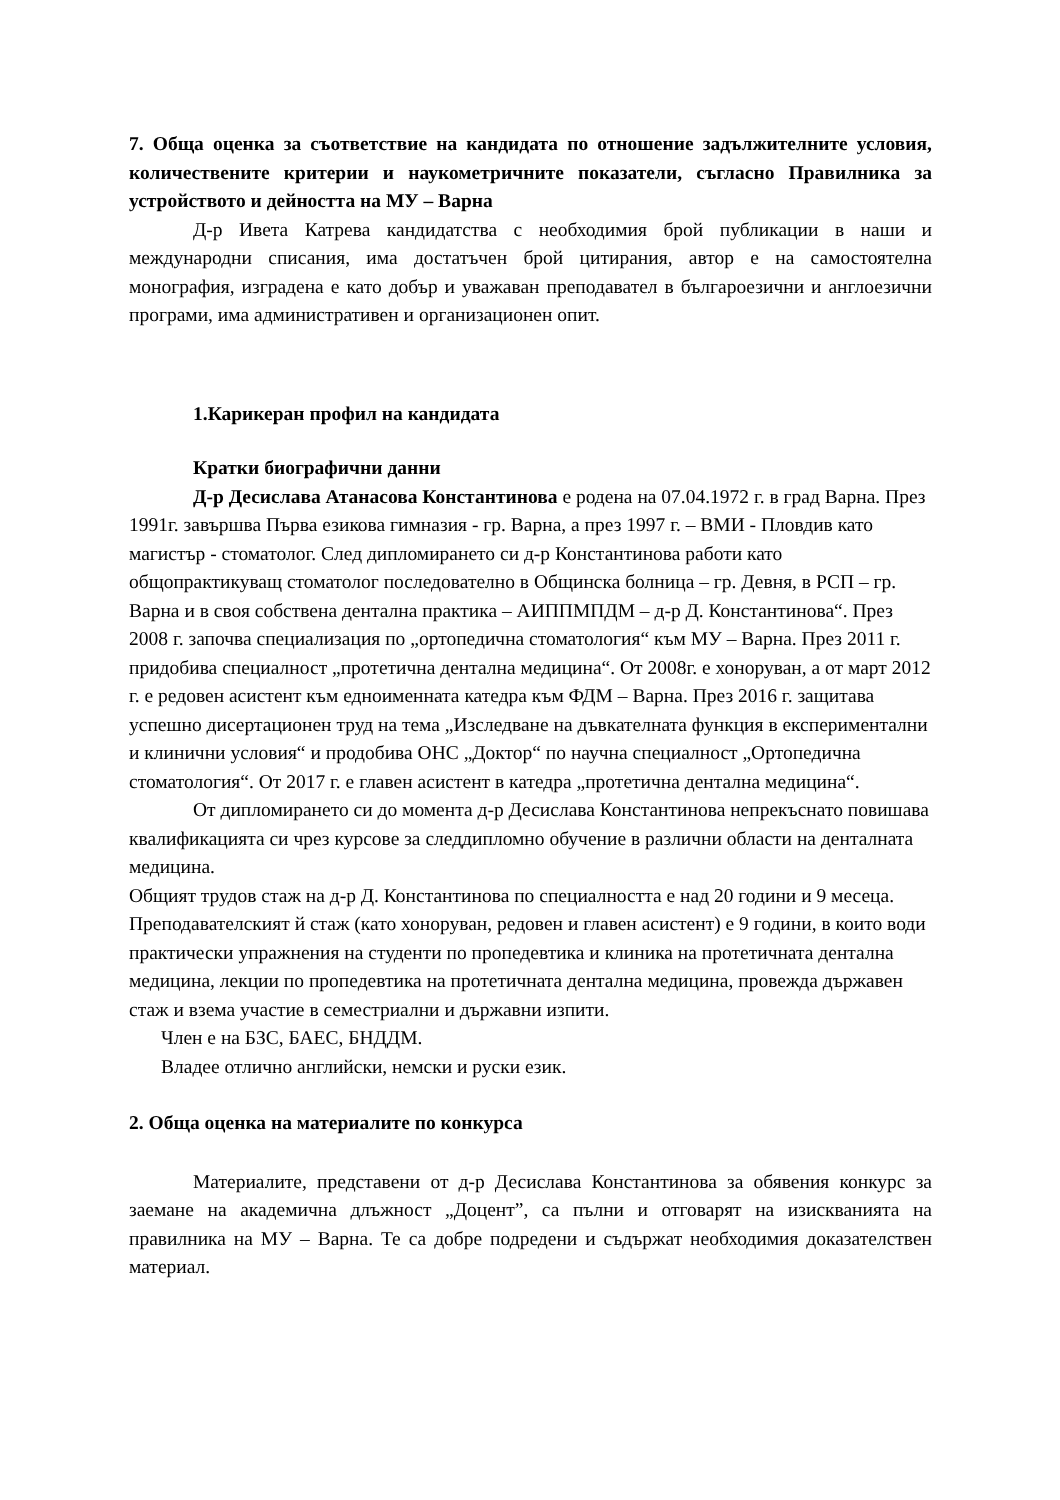7. Обща оценка за съответствие на кандидата по отношение задължителните условия, количествените критерии и наукометричните показатели, съгласно Правилника за устройството и дейността на МУ – Варна
Д-р Ивета Катрева кандидатства с необходимия брой публикации в наши и международни списания, има достатъчен брой цитирания, автор е на самостоятелна монография, изградена е като добър и уважаван преподавател в българоезични и англоезични програми, има административен и организационен опит.
1.Карикеран профил на кандидата
Кратки биографични данни
Д-р Десислава Атанасова Константинова е родена на 07.04.1972 г. в град Варна. През 1991г. завършва Първа езикова гимназия - гр. Варна, а през 1997 г. – ВМИ - Пловдив като магистър - стоматолог. След дипломирането си д-р Константинова работи като общопрактикуващ стоматолог последователно в Общинска болница – гр. Девня, в РСП – гр. Варна и в своя собствена дентална практика – АИППМПДМ – д-р Д. Константинова“. През 2008 г. започва специализация по „ортопедична стоматология“ към МУ – Варна. През 2011 г. придобива специалност „протетична дентална медицина“. От 2008г. е хоноруван, а от март 2012 г. е редовен асистент към едноименната катедра към ФДМ – Варна. През 2016 г. защитава успешно дисертационен труд на тема „Изследване на дъвкателната функция в експериментални и клинични условия“ и продобива ОНС „Доктор“ по научна специалност „Ортопедична стоматология“. От 2017 г. е главен асистент в катедра „протетична дентална медицина“.
От дипломирането си до момента д-р Десислава Константинова непрекъснато повишава квалификацията си чрез курсове за следдипломно обучение в различни области на денталната медицина.
Общият трудов стаж на д-р Д. Константинова по специалността е над 20 години и 9 месеца. Преподавателският й стаж (като хоноруван, редовен и главен асистент) е 9 години, в които води практически упражнения на студенти по пропедевтика и клиника на протетичната дентална медицина, лекции по пропедевтика на протетичната дентална медицина, провежда държавен стаж и взема участие в семестриални и държавни изпити.
Член е на БЗС, БАЕС, БНДДМ.
Владее отлично английски, немски и руски език.
2. Обща оценка на материалите по конкурса
Материалите, представени от д-р Десислава Константинова за обявения конкурс за заемане на академична длъжност „Доцент”, са пълни и отговарят на изискванията на правилника на МУ – Варна. Те са добре подредени и съдържат необходимия доказателствен материал.